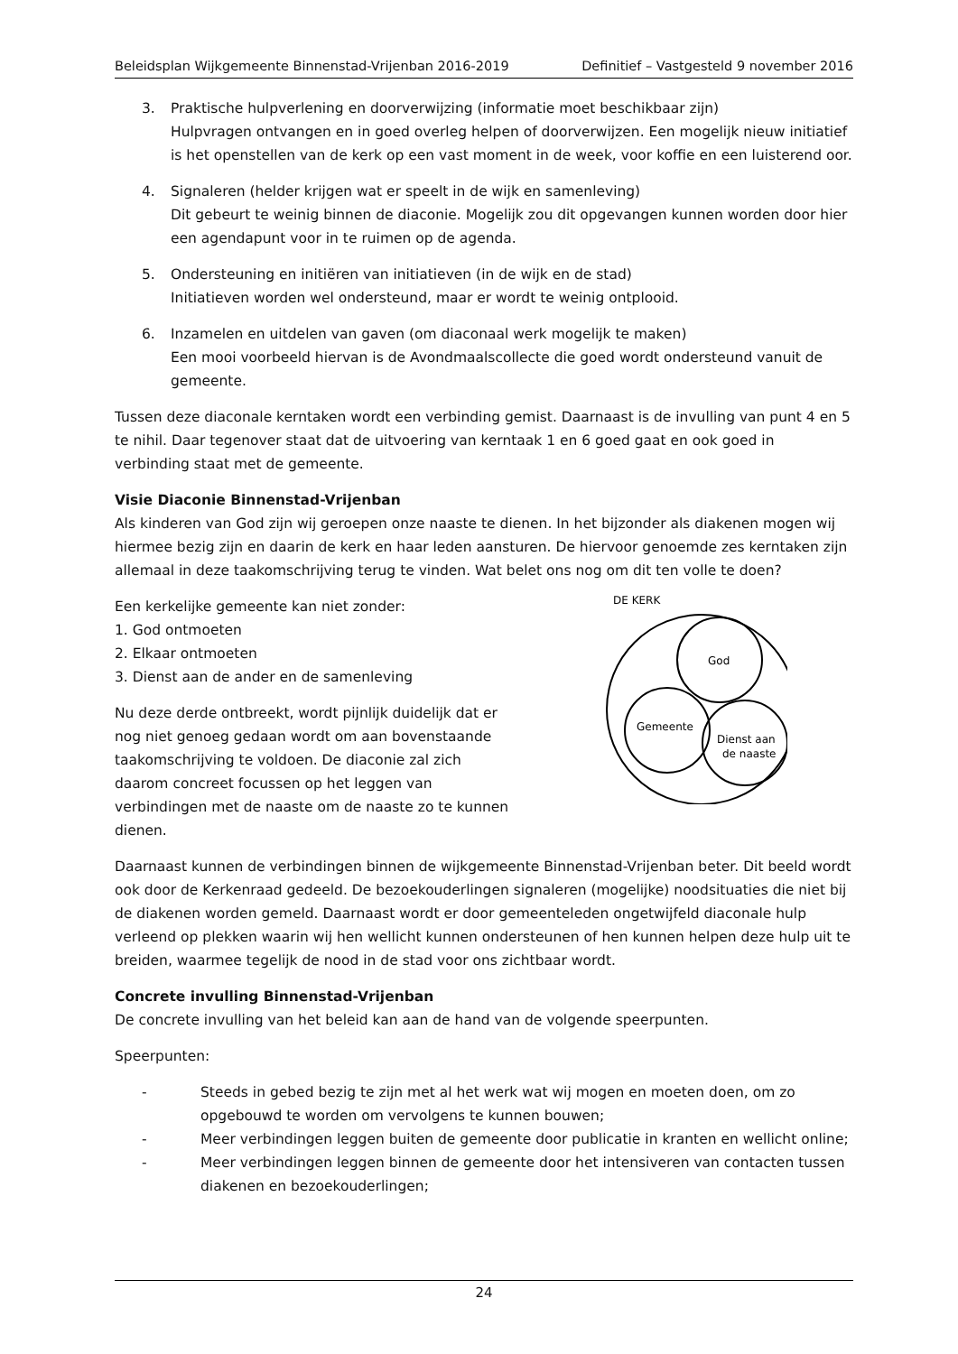Beleidsplan Wijkgemeente Binnenstad-Vrijenban 2016-2019 Definitief – Vastgesteld 9 november 2016
3. Praktische hulpverlening en doorverwijzing (informatie moet beschikbaar zijn)
Hulpvragen ontvangen en in goed overleg helpen of doorverwijzen. Een mogelijk nieuw initiatief is het openstellen van de kerk op een vast moment in de week, voor koffie en een luisterend oor.
4. Signaleren (helder krijgen wat er speelt in de wijk en samenleving)
Dit gebeurt te weinig binnen de diaconie. Mogelijk zou dit opgevangen kunnen worden door hier een agendapunt voor in te ruimen op de agenda.
5. Ondersteuning en initiëren van initiatieven (in de wijk en de stad)
Initiatieven worden wel ondersteund, maar er wordt te weinig ontplooid.
6. Inzamelen en uitdelen van gaven (om diaconaal werk mogelijk te maken)
Een mooi voorbeeld hiervan is de Avondmaalscollecte die goed wordt ondersteund vanuit de gemeente.
Tussen deze diaconale kerntaken wordt een verbinding gemist. Daarnaast is de invulling van punt 4 en 5 te nihil. Daar tegenover staat dat de uitvoering van kerntaak 1 en 6 goed gaat en ook goed in verbinding staat met de gemeente.
Visie Diaconie Binnenstad-Vrijenban
Als kinderen van God zijn wij geroepen onze naaste te dienen. In het bijzonder als diakenen mogen wij hiermee bezig zijn en daarin de kerk en haar leden aansturen. De hiervoor genoemde zes kerntaken zijn allemaal in deze taakomschrijving terug te vinden. Wat belet ons nog om dit ten volle te doen?
Een kerkelijke gemeente kan niet zonder:
1. God ontmoeten
2. Elkaar ontmoeten
3. Dienst aan de ander en de samenleving
Nu deze derde ontbreekt, wordt pijnlijk duidelijk dat er nog niet genoeg gedaan wordt om aan bovenstaande taakomschrijving te voldoen. De diaconie zal zich daarom concreet focussen op het leggen van verbindingen met de naaste om de naaste zo te kunnen dienen.
DE KERK
God
Gemeente
Dienst aan
de naaste
Daarnaast kunnen de verbindingen binnen de wijkgemeente Binnenstad-Vrijenban beter. Dit beeld wordt ook door de Kerkenraad gedeeld. De bezoekouderlingen signaleren (mogelijke) noodsituaties die niet bij de diakenen worden gemeld. Daarnaast wordt er door gemeenteleden ongetwijfeld diaconale hulp verleend op plekken waarin wij hen wellicht kunnen ondersteunen of hen kunnen helpen deze hulp uit te breiden, waarmee tegelijk de nood in de stad voor ons zichtbaar wordt.
Concrete invulling Binnenstad-Vrijenban
De concrete invulling van het beleid kan aan de hand van de volgende speerpunten.
Speerpunten:
- Steeds in gebed bezig te zijn met al het werk wat wij mogen en moeten doen, om zo opgebouwd te worden om vervolgens te kunnen bouwen;
- Meer verbindingen leggen buiten de gemeente door publicatie in kranten en wellicht online;
- Meer verbindingen leggen binnen de gemeente door het intensiveren van contacten tussen diakenen en bezoekouderlingen;
24